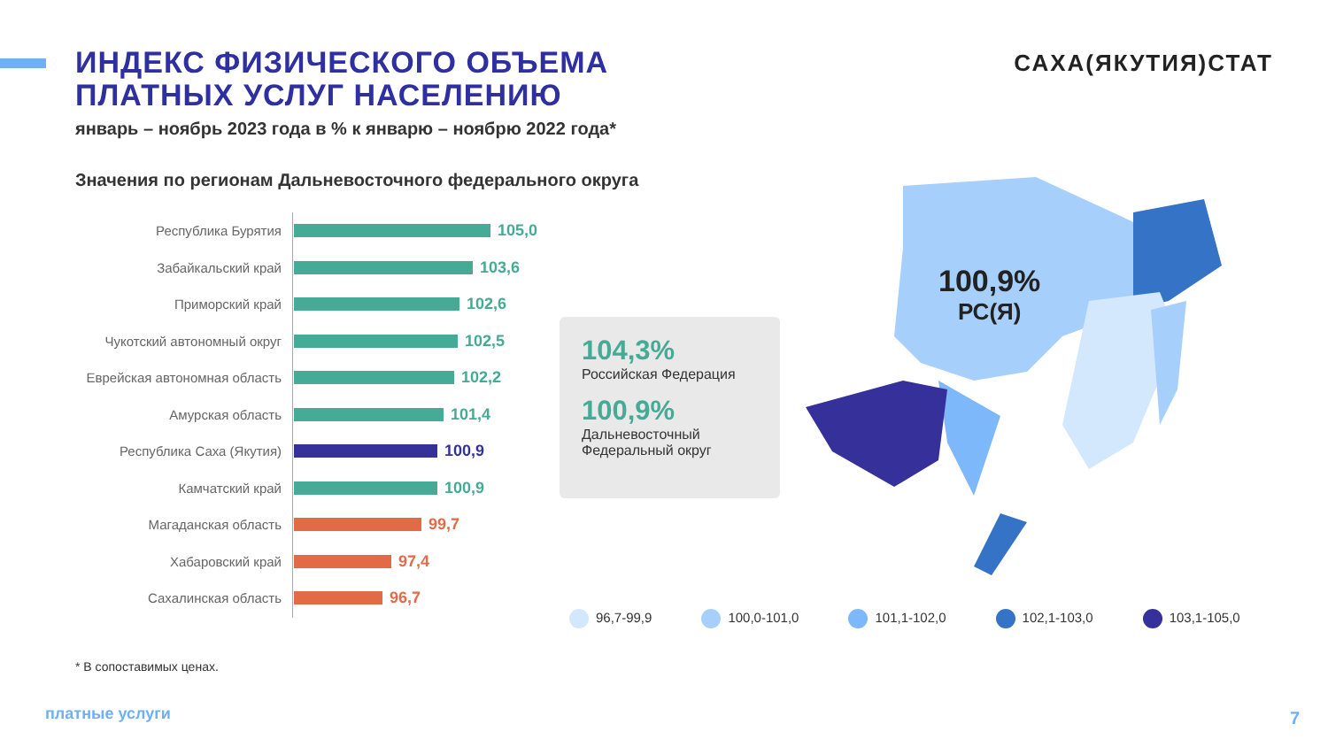ИНДЕКС ФИЗИЧЕСКОГО ОБЪЕМА
ПЛАТНЫХ УСЛУГ НАСЕЛЕНИЮ
январь – ноябрь 2023 года в % к январю – ноябрю 2022 года*
САХА(ЯКУТИЯ)СТАТ
Значения по регионам Дальневосточного федерального округа
Республика Бурятия
105,0
Забайкальский край
103,6
Приморский край
102,6
Чукотский автономный округ
102,5
Еврейская автономная область
102,2
Амурская область
101,4
Республика Саха (Якутия)
100,9
Камчатский край
100,9
Магаданская область
99,7
Хабаровский край
97,4
Сахалинская область
96,7
104,3%
Российская Федерация
100,9%
Дальневосточный
Федеральный округ
100,9%
РС(Я)
96,7-99,9 100,0-101,0 101,1-102,0 102,1-103,0 103,1-105,0
* В сопоставимых ценах.
платные услуги 7